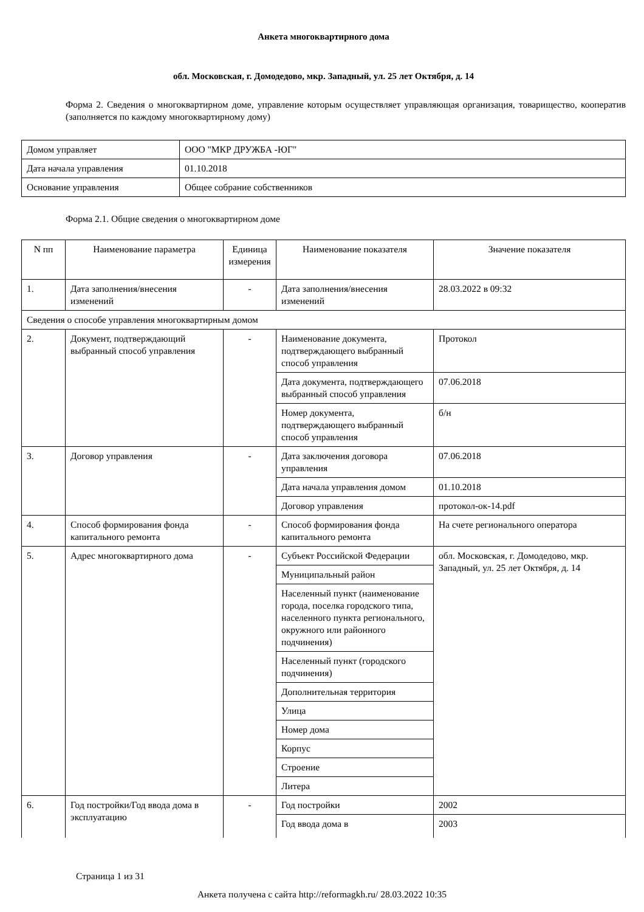Анкета многоквартирного дома
обл. Московская, г. Домодедово, мкр. Западный, ул. 25 лет Октября, д. 14
Форма 2. Сведения о многоквартирном доме, управление которым осуществляет управляющая организация, товарищество, кооператив (заполняется по каждому многоквартирному дому)
| Домом управляет | ООО "МКР ДРУЖБА -ЮГ" |
| Дата начала управления | 01.10.2018 |
| Основание управления | Общее собрание собственников |
Форма 2.1. Общие сведения о многоквартирном доме
| N пп | Наименование параметра | Единица измерения | Наименование показателя | Значение показателя |
| 1. | Дата заполнения/внесения изменений | - | Дата заполнения/внесения изменений | 28.03.2022 в 09:32 |
| Сведения о способе управления многоквартирным домом | | | | |
| 2. | Документ, подтверждающий выбранный способ управления | - | Наименование документа, подтверждающего выбранный способ управления | Протокол |
| | | | Дата документа, подтверждающего выбранный способ управления | 07.06.2018 |
| | | | Номер документа, подтверждающего выбранный способ управления | б/н |
| 3. | Договор управления | - | Дата заключения договора управления | 07.06.2018 |
| | | | Дата начала управления домом | 01.10.2018 |
| | | | Договор управления | протокол-ок-14.pdf |
| 4. | Способ формирования фонда капитального ремонта | - | Способ формирования фонда капитального ремонта | На счете регионального оператора |
| 5. | Адрес многоквартирного дома | - | Субъект Российской Федерации | обл. Московская, г. Домодедово, мкр. Западный, ул. 25 лет Октября, д. 14 |
| | | | Муниципальный район | |
| | | | Населенный пункт (наименование города, поселка городского типа, населенного пункта регионального, окружного или районного подчинения) | |
| | | | Населенный пункт (городского подчинения) | |
| | | | Дополнительная территория | |
| | | | Улица | |
| | | | Номер дома | |
| | | | Корпус | |
| | | | Строение | |
| | | | Литера | |
| 6. | Год постройки/Год ввода дома в эксплуатацию | - | Год постройки | 2002 |
| | | | Год ввода дома в | 2003 |
Страница 1 из 31
Анкета получена с сайта http://reformagkh.ru/ 28.03.2022 10:35